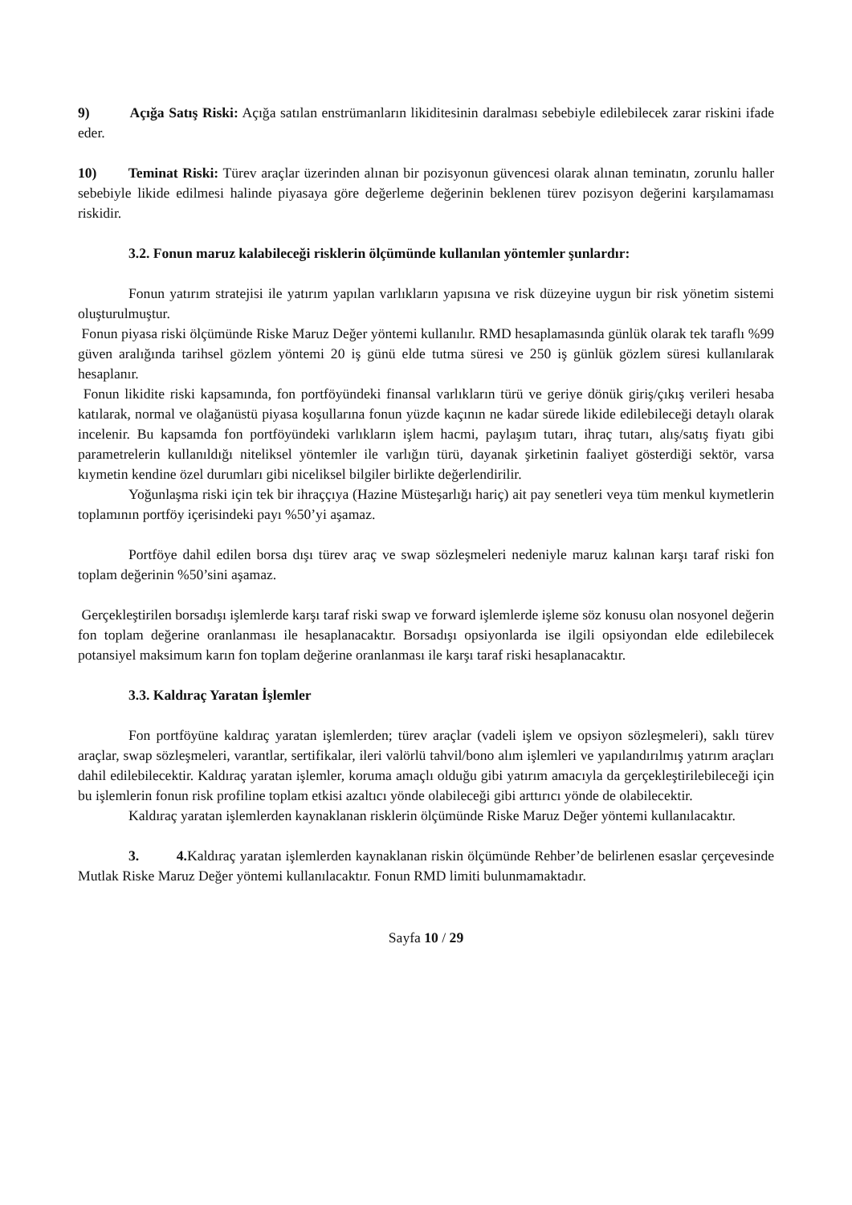9) Açığa Satış Riski: Açığa satılan enstrümanların likiditesinin daralması sebebiyle edilebilecek zarar riskini ifade eder.
10) Teminat Riski: Türev araçlar üzerinden alınan bir pozisyonun güvencesi olarak alınan teminatın, zorunlu haller sebebiyle likide edilmesi halinde piyasaya göre değerleme değerinin beklenen türev pozisyon değerini karşılamaması riskidir.
3.2. Fonun maruz kalabileceği risklerin ölçümünde kullanılan yöntemler şunlardır:
Fonun yatırım stratejisi ile yatırım yapılan varlıkların yapısına ve risk düzeyine uygun bir risk yönetim sistemi oluşturulmuştur.
Fonun piyasa riski ölçümünde Riske Maruz Değer yöntemi kullanılır. RMD hesaplamasında günlük olarak tek taraflı %99 güven aralığında tarihsel gözlem yöntemi 20 iş günü elde tutma süresi ve 250 iş günlük gözlem süresi kullanılarak hesaplanır.
Fonun likidite riski kapsamında, fon portföyündeki finansal varlıkların türü ve geriye dönük giriş/çıkış verileri hesaba katılarak, normal ve olağanüstü piyasa koşullarına fonun yüzde kaçının ne kadar sürede likide edilebileceği detaylı olarak incelenir. Bu kapsamda fon portföyündeki varlıkların işlem hacmi, paylaşım tutarı, ihraç tutarı, alış/satış fiyatı gibi parametrelerin kullanıldığı niteliksel yöntemler ile varlığın türü, dayanak şirketinin faaliyet gösterdiği sektör, varsa kıymetin kendine özel durumları gibi niceliksel bilgiler birlikte değerlendirilir.
Yoğunlaşma riski için tek bir ihraççıya (Hazine Müsteşarlığı hariç) ait pay senetleri veya tüm menkul kıymetlerin toplamının portföy içerisindeki payı %50’yi aşamaz.
Portföye dahil edilen borsa dışı türev araç ve swap sözleşmeleri nedeniyle maruz kalınan karşı taraf riski fon toplam değerinin %50’sini aşamaz.
Gerçekleştirilen borsadışı işlemlerde karşı taraf riski swap ve forward işlemlerde işleme söz konusu olan nosyonel değerin fon toplam değerine oranlanması ile hesaplanacaktır. Borsadışı opsiyonlarda ise ilgili opsiyondan elde edilebilecek potansiyel maksimum karın fon toplam değerine oranlanması ile karşı taraf riski hesaplanacaktır.
3.3. Kaldıraç Yaratan İşlemler
Fon portföyüne kaldıraç yaratan işlemlerden; türev araçlar (vadeli işlem ve opsiyon sözleşmeleri), saklı türev araçlar, swap sözleşmeleri, varantlar, sertifikalar, ileri valörlü tahvil/bono alım işlemleri ve yapılandırılmış yatırım araçları dahil edilebilecektir. Kaldıraç yaratan işlemler, koruma amaçlı olduğu gibi yatırım amacıyla da gerçekleştirilebileceği için bu işlemlerin fonun risk profiline toplam etkisi azaltıcı yönde olabileceği gibi arttırıcı yönde de olabilecektir.
Kaldıraç yaratan işlemlerden kaynaklanan risklerin ölçümünde Riske Maruz Değer yöntemi kullanılacaktır.
3. 4. Kaldıraç yaratan işlemlerden kaynaklanan riskin ölçümünde Rehber’de belirlenen esaslar çerçevesinde Mutlak Riske Maruz Değer yöntemi kullanılacaktır. Fonun RMD limiti bulunmamaktadır.
Sayfa 10 / 29